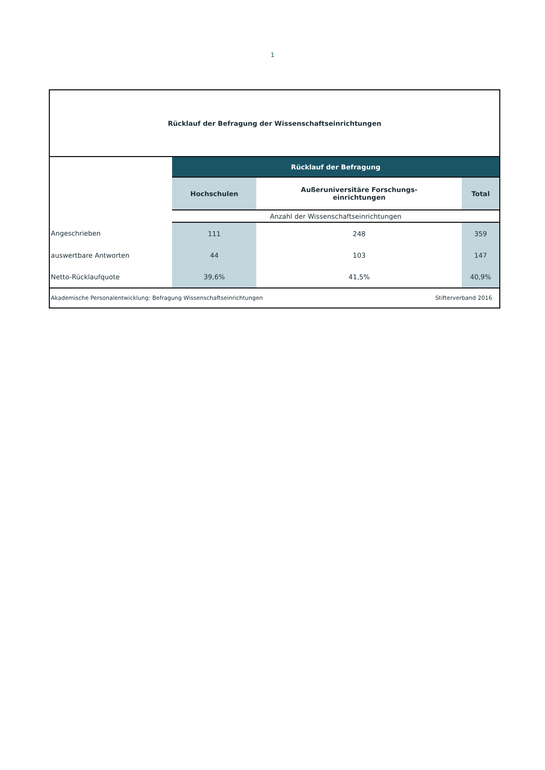1
Rücklauf der Befragung der Wissenschaftseinrichtungen
| | Rücklauf der Befragung | | |
| | Hochschulen | Außeruniversitäre Forschungs- einrichtungen | Total |
| | Anzahl der Wissenschaftseinrichtungen | | |
| Angeschrieben | 111 | 248 | 359 |
| auswertbare Antworten | 44 | 103 | 147 |
| Netto-Rücklaufquote | 39,6% | 41,5% | 40,9% |
Akademische Personalentwicklung: Befragung Wissenschaftseinrichtungen Stifterverband 2016